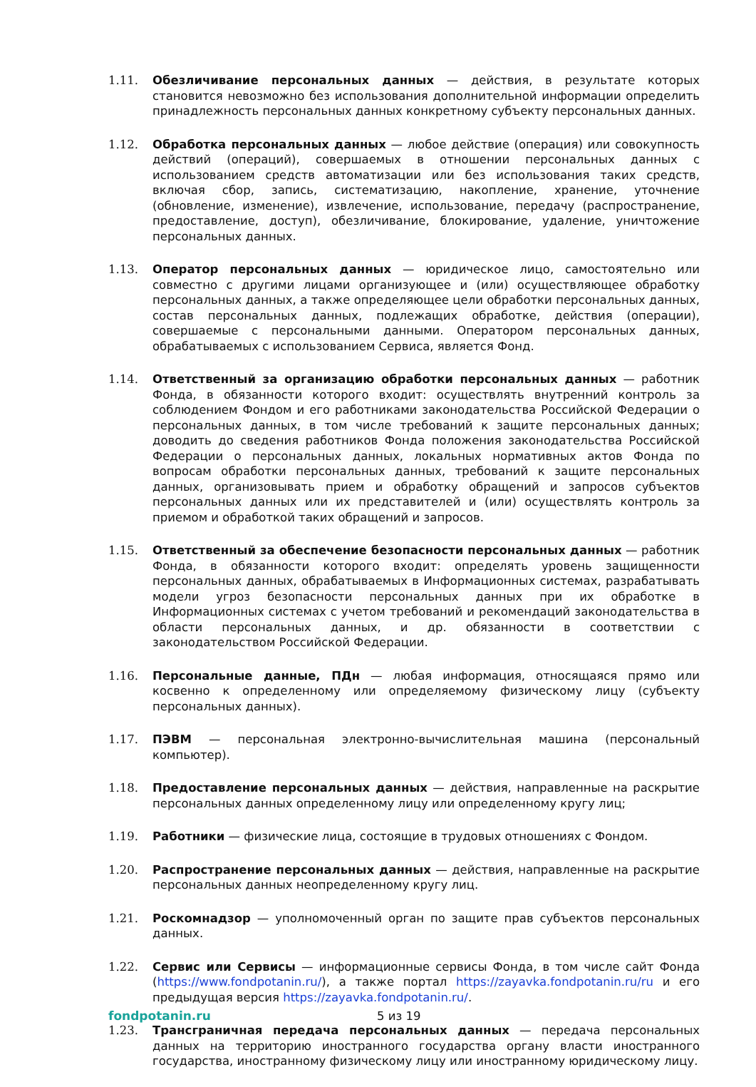1.11. Обезличивание персональных данных — действия, в результате которых становится невозможно без использования дополнительной информации определить принадлежность персональных данных конкретному субъекту персональных данных.
1.12. Обработка персональных данных — любое действие (операция) или совокупность действий (операций), совершаемых в отношении персональных данных с использованием средств автоматизации или без использования таких средств, включая сбор, запись, систематизацию, накопление, хранение, уточнение (обновление, изменение), извлечение, использование, передачу (распространение, предоставление, доступ), обезличивание, блокирование, удаление, уничтожение персональных данных.
1.13. Оператор персональных данных — юридическое лицо, самостоятельно или совместно с другими лицами организующее и (или) осуществляющее обработку персональных данных, а также определяющее цели обработки персональных данных, состав персональных данных, подлежащих обработке, действия (операции), совершаемые с персональными данными. Оператором персональных данных, обрабатываемых с использованием Сервиса, является Фонд.
1.14. Ответственный за организацию обработки персональных данных — работник Фонда, в обязанности которого входит: осуществлять внутренний контроль за соблюдением Фондом и его работниками законодательства Российской Федерации о персональных данных, в том числе требований к защите персональных данных; доводить до сведения работников Фонда положения законодательства Российской Федерации о персональных данных, локальных нормативных актов Фонда по вопросам обработки персональных данных, требований к защите персональных данных, организовывать прием и обработку обращений и запросов субъектов персональных данных или их представителей и (или) осуществлять контроль за приемом и обработкой таких обращений и запросов.
1.15. Ответственный за обеспечение безопасности персональных данных — работник Фонда, в обязанности которого входит: определять уровень защищенности персональных данных, обрабатываемых в Информационных системах, разрабатывать модели угроз безопасности персональных данных при их обработке в Информационных системах с учетом требований и рекомендаций законодательства в области персональных данных, и др. обязанности в соответствии с законодательством Российской Федерации.
1.16. Персональные данные, ПДн — любая информация, относящаяся прямо или косвенно к определенному или определяемому физическому лицу (субъекту персональных данных).
1.17. ПЭВМ — персональная электронно-вычислительная машина (персональный компьютер).
1.18. Предоставление персональных данных — действия, направленные на раскрытие персональных данных определенному лицу или определенному кругу лиц;
1.19. Работники — физические лица, состоящие в трудовых отношениях с Фондом.
1.20. Распространение персональных данных — действия, направленные на раскрытие персональных данных неопределенному кругу лиц.
1.21. Роскомнадзор — уполномоченный орган по защите прав субъектов персональных данных.
1.22. Сервис или Сервисы — информационные сервисы Фонда, в том числе сайт Фонда (https://www.fondpotanin.ru/), а также портал https://zayavka.fondpotanin.ru/ru и его предыдущая версия https://zayavka.fondpotanin.ru/.
1.23. Трансграничная передача персональных данных — передача персональных данных на территорию иностранного государства органу власти иностранного государства, иностранному физическому лицу или иностранному юридическому лицу.
fondpotanin.ru 5 из 19